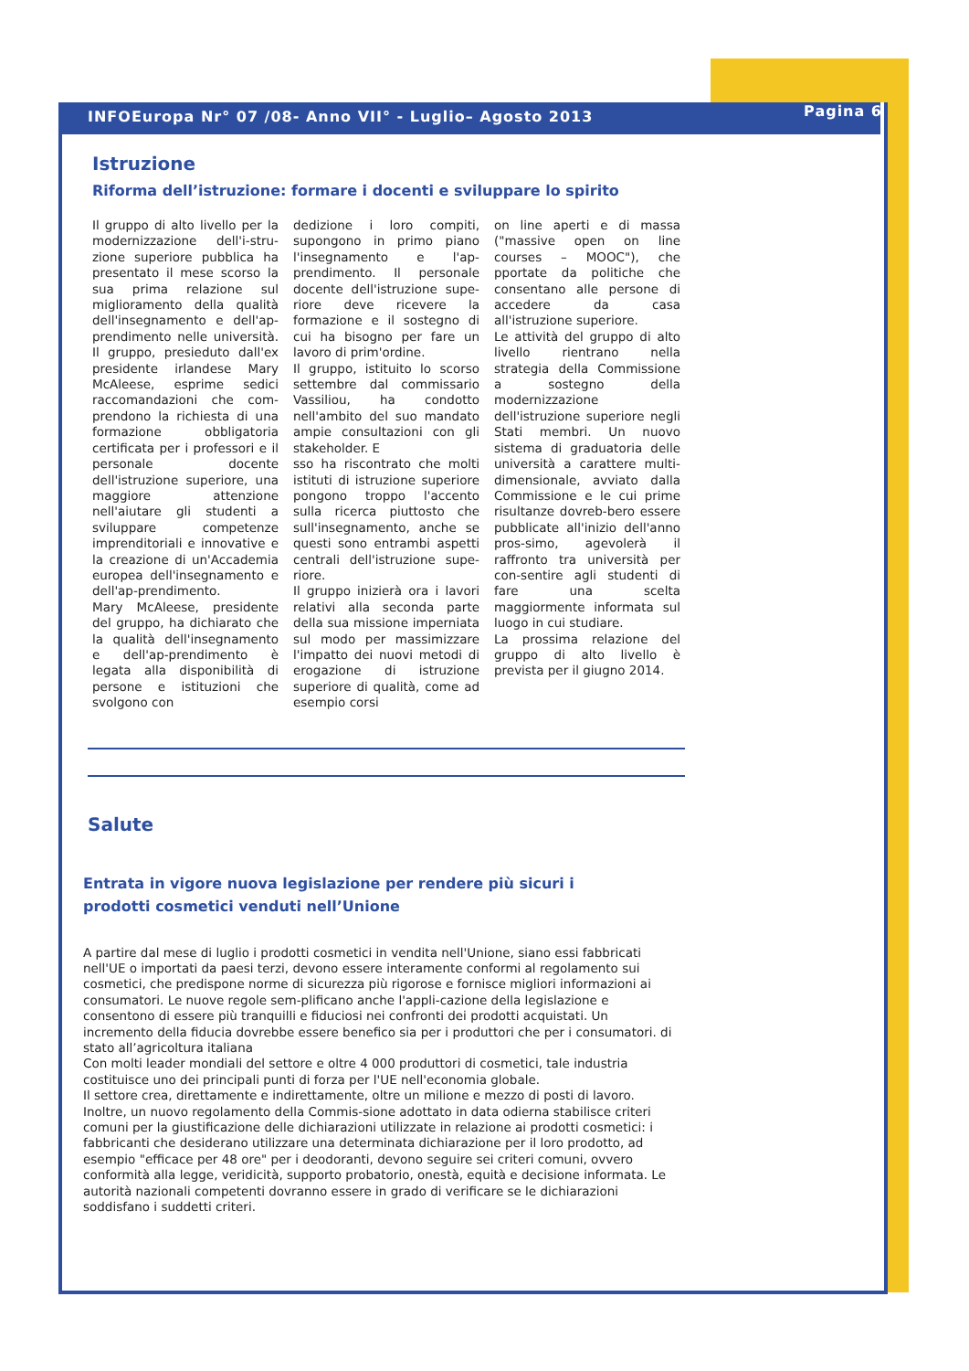INFOEuropa Nr° 07 /08- Anno VII° - Luglio– Agosto 2013 Pagina 6
Istruzione
Riforma dell’istruzione: formare i docenti e sviluppare lo spirito
Il gruppo di alto livello per la modernizzazione dell'i-stru-zione superiore pubblica ha presentato il mese scorso la sua prima relazione sul miglioramento della qualità dell'insegnamento e dell'ap-prendimento nelle università. Il gruppo, presieduto dall'ex presidente irlandese Mary McAleese, esprime sedici raccomandazioni che com-prendono la richiesta di una formazione obbligatoria certificata per i professori e il personale docente dell'istruzione superiore, una maggiore attenzione nell'aiutare gli studenti a sviluppare competenze imprenditoriali e innovative e la creazione di un'Accademia europea dell'insegnamento e dell'ap-prendimento.
Mary McAleese, presidente del gruppo, ha dichiarato che la qualità dell'insegnamento e dell'ap-prendimento è legata alla disponibilità di persone e istituzioni che svolgono con
dedizione i loro compiti, supongono in primo piano l'insegnamento e l'ap-prendimento. Il personale docente dell'istruzione supe-riore deve ricevere la formazione e il sostegno di cui ha bisogno per fare un lavoro di prim'ordine.
Il gruppo, istituito lo scorso settembre dal commissario Vassiliou, ha condotto nell'ambito del suo mandato ampie consultazioni con gli stakeholder. E
sso ha riscontrato che molti istituti di istruzione superiore pongono troppo l'accento sulla ricerca piuttosto che sull'insegnamento, anche se questi sono entrambi aspetti centrali dell'istruzione supe-riore.
Il gruppo inizierà ora i lavori relativi alla seconda parte della sua missione imperniata sul modo per massimizzare l'impatto dei nuovi metodi di erogazione di istruzione superiore di qualità, come ad esempio corsi
on line aperti e di massa ("massive open on line courses – MOOC"), che pportate da politiche che consentano alle persone di accedere da casa all'istruzione superiore.
Le attività del gruppo di alto livello rientrano nella strategia della Commissione a sostegno della modernizzazione dell'istruzione superiore negli Stati membri. Un nuovo sistema di graduatoria delle università a carattere multi-dimensionale, avviato dalla Commissione e le cui prime risultanze dovreb-bero essere pubblicate all'inizio dell'anno pros-simo, agevolerà il raffronto tra università per con-sentire agli studenti di fare una scelta maggiormente informata sul luogo in cui studiare.
La prossima relazione del gruppo di alto livello è prevista per il giugno 2014.
Salute
Entrata in vigore nuova legislazione per rendere più sicuri i prodotti cosmetici venduti nell’Unione
A partire dal mese di luglio i prodotti cosmetici in vendita nell'Unione, siano essi fabbricati nell'UE o importati da paesi terzi, devono essere interamente conformi al regolamento sui cosmetici, che predispone norme di sicurezza più rigorose e fornisce migliori informazioni ai consumatori. Le nuove regole sem-plificano anche l'appli-cazione della legislazione e consentono di essere più tranquilli e fiduciosi nei confronti dei prodotti acquistati. Un incremento della fiducia dovrebbe essere benefico sia per i produttori che per i consumatori. di stato all’agricoltura italiana
Con molti leader mondiali del settore e oltre 4 000 produttori di cosmetici, tale industria costituisce uno dei principali punti di forza per l'UE nell'economia globale.
Il settore crea, direttamente e indirettamente, oltre un milione e mezzo di posti di lavoro. Inoltre, un nuovo regolamento della Commis-sione adottato in data odierna stabilisce criteri comuni per la giustificazione delle dichiarazioni utilizzate in relazione ai prodotti cosmetici: i fabbricanti che desiderano utilizzare una determinata dichiarazione per il loro prodotto, ad esempio "efficace per 48 ore" per i deodoranti, devono seguire sei criteri comuni, ovvero conformità alla legge, veridicità, supporto probatorio, onestà, equità e decisione informata. Le autorità nazionali competenti dovranno essere in grado di verificare se le dichiarazioni soddisfano i suddetti criteri.